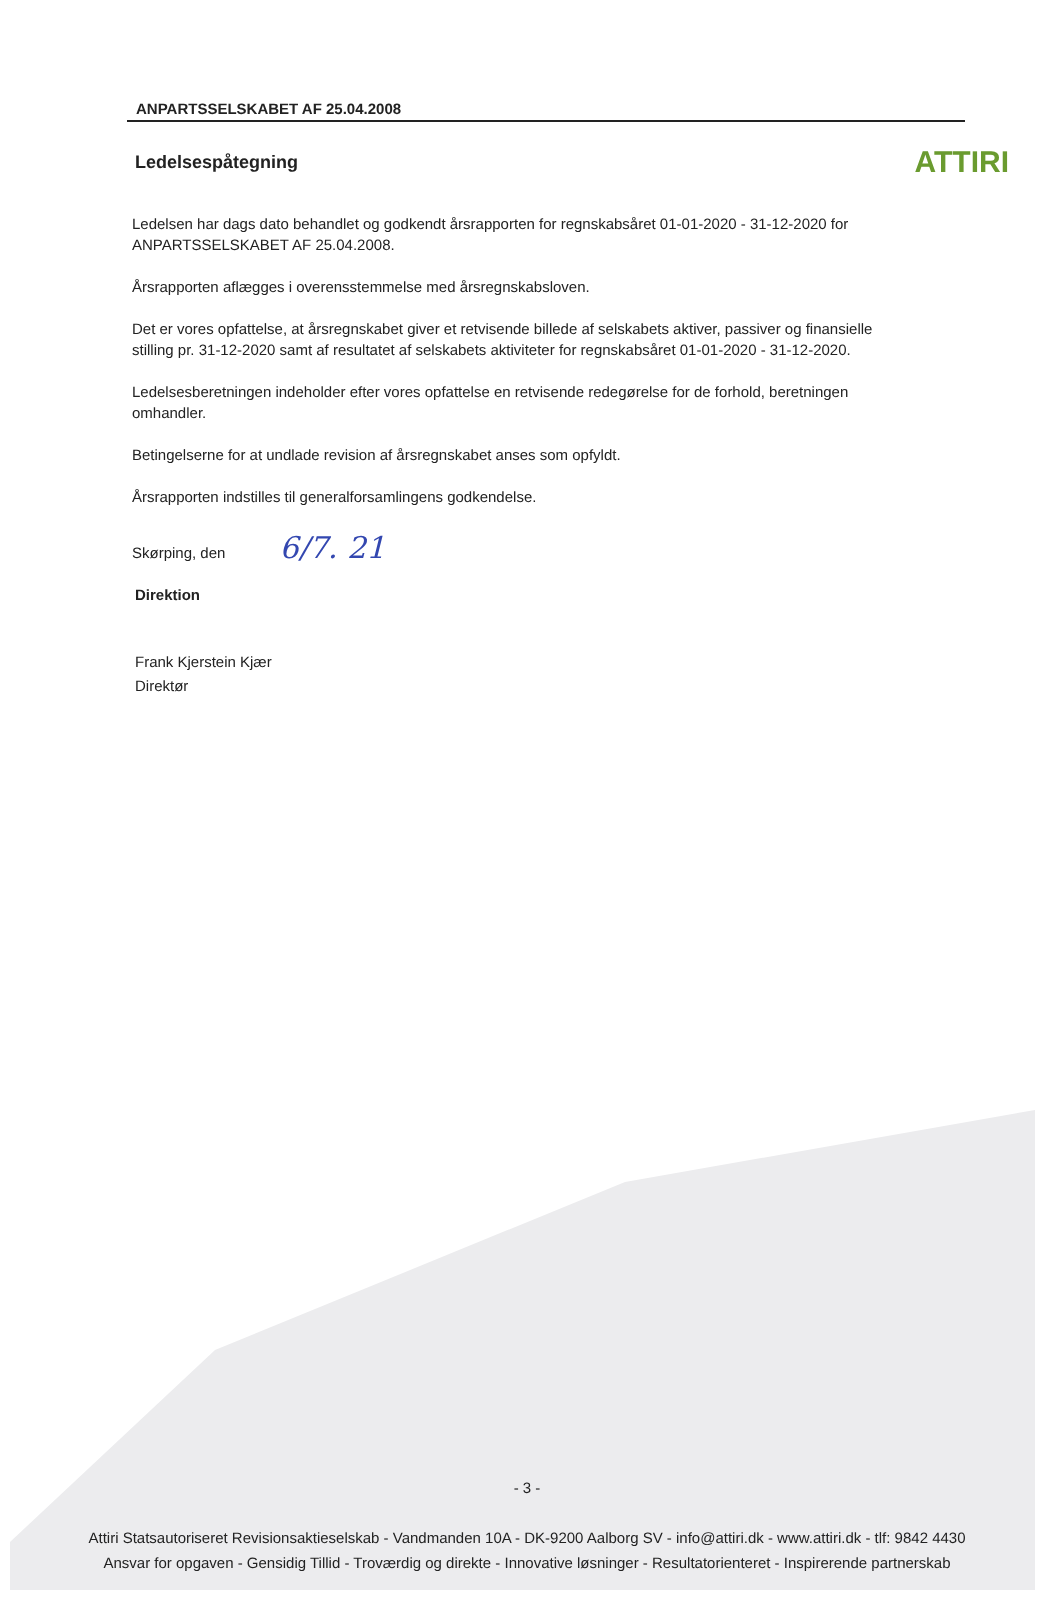ATTIRI
ANPARTSSELSKABET AF 25.04.2008
Ledelsespåtegning
Ledelsen har dags dato behandlet og godkendt årsrapporten for regnskabsåret 01-01-2020 - 31-12-2020 for ANPARTSSELSKABET AF 25.04.2008.
Årsrapporten aflægges i overensstemmelse med årsregnskabsloven.
Det er vores opfattelse, at årsregnskabet giver et retvisende billede af selskabets aktiver, passiver og finansielle stilling pr. 31-12-2020 samt af resultatet af selskabets aktiviteter for regnskabsåret 01-01-2020 - 31-12-2020.
Ledelsesberetningen indeholder efter vores opfattelse en retvisende redegørelse for de forhold, beretningen omhandler.
Betingelserne for at undlade revision af årsregnskabet anses som opfyldt.
Årsrapporten indstilles til generalforsamlingens godkendelse.
Skørping, den 6/7. 21
Direktion
Frank Kjerstein Kjær
Direktør
- 3 -
Attiri Statsautoriseret Revisionsaktieselskab - Vandmanden 10A - DK-9200 Aalborg SV - info@attiri.dk - www.attiri.dk - tlf: 9842 4430
Ansvar for opgaven - Gensidig Tillid - Troværdig og direkte - Innovative løsninger - Resultatorienteret - Inspirerende partnerskab